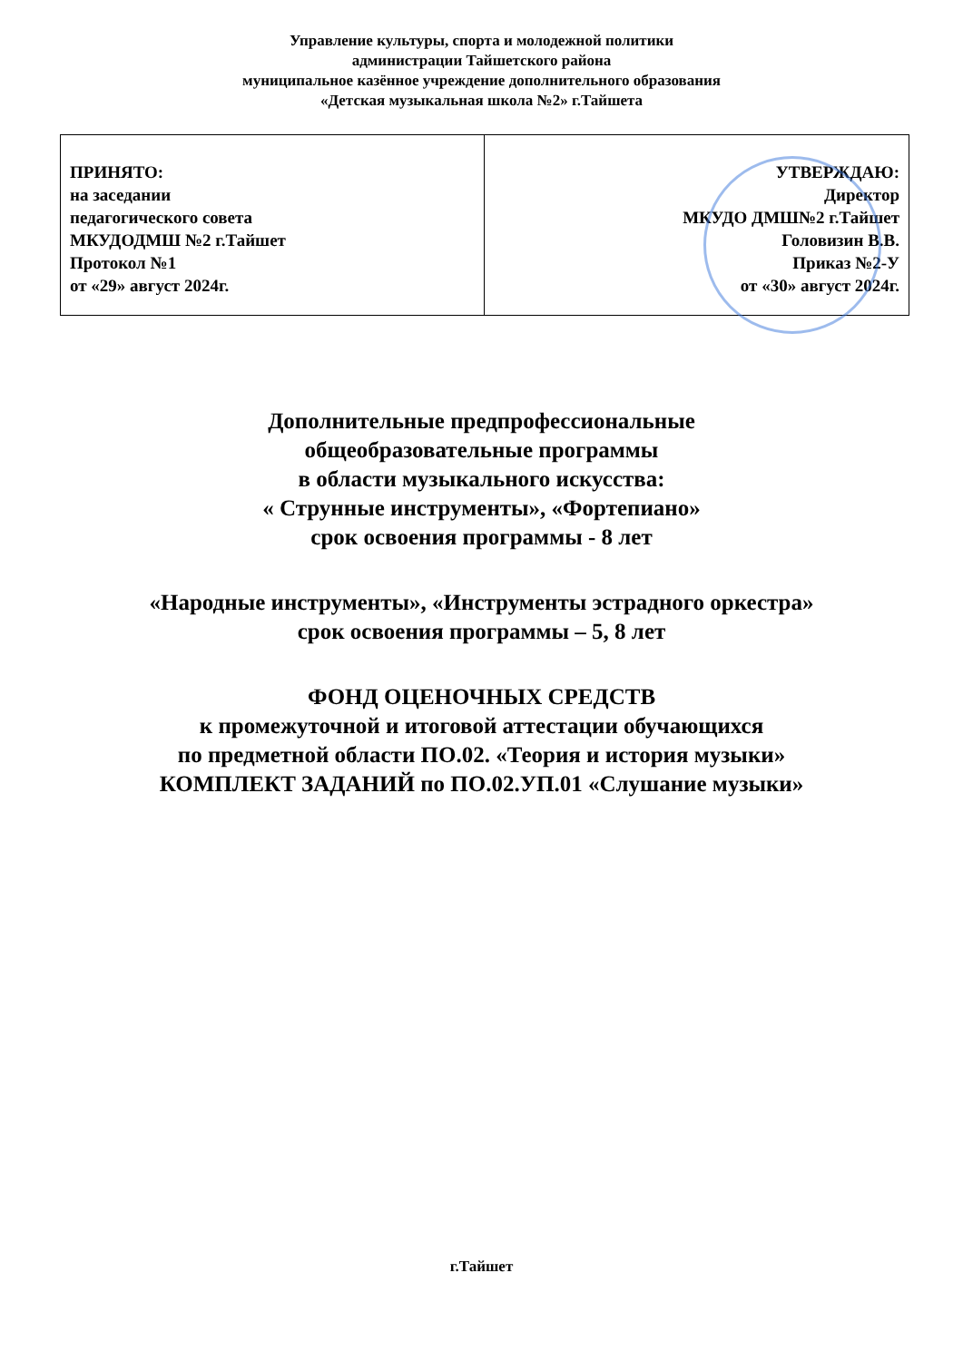Управление культуры, спорта и молодежной политики
администрации Тайшетского района
муниципальное казённое учреждение дополнительного образования
«Детская музыкальная школа №2» г.Тайшета
| ПРИНЯТО: на заседании педагогического совета МКУДОДМШ №2 г.Тайшет Протокол №1 от «29» август 2024г. | УТВЕРЖДАЮ: Директор МКУДО ДМШ№2 г.Тайшет Головизин В.В. Приказ №2-У от «30» август 2024г. |
Дополнительные предпрофессиональные
общеобразовательные программы
в области музыкального искусства:
« Струнные инструменты», «Фортепиано»
срок освоения программы - 8 лет
«Народные инструменты», «Инструменты эстрадного оркестра»
срок освоения программы – 5, 8 лет
ФОНД ОЦЕНОЧНЫХ СРЕДСТВ
к промежуточной и итоговой аттестации обучающихся
по предметной области ПО.02. «Теория и история музыки»
КОМПЛЕКТ ЗАДАНИЙ по ПО.02.УП.01 «Слушание музыки»
г.Тайшет